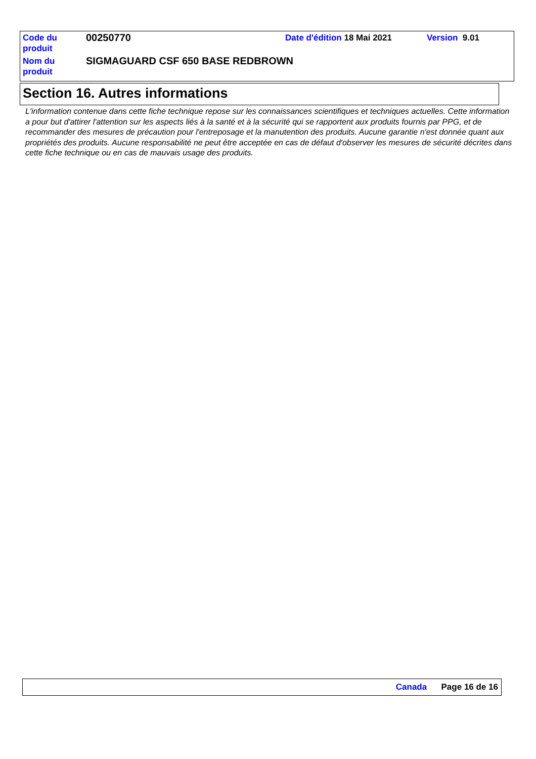| Code du produit | 00250770 | Date d'édition 18 Mai 2021 | Version 9.01 |
| Nom du produit | SIGMAGUARD CSF 650 BASE REDBROWN | | |
Section 16. Autres informations
L'information contenue dans cette fiche technique repose sur les connaissances scientifiques et techniques actuelles. Cette information a pour but d'attirer l'attention sur les aspects liés à la santé et à la sécurité qui se rapportent aux produits fournis par PPG, et de recommander des mesures de précaution pour l'entreposage et la manutention des produits. Aucune garantie n'est donnée quant aux propriétés des produits. Aucune responsabilité ne peut être acceptée en cas de défaut d'observer les mesures de sécurité décrites dans cette fiche technique ou en cas de mauvais usage des produits.
Canada Page 16 de 16